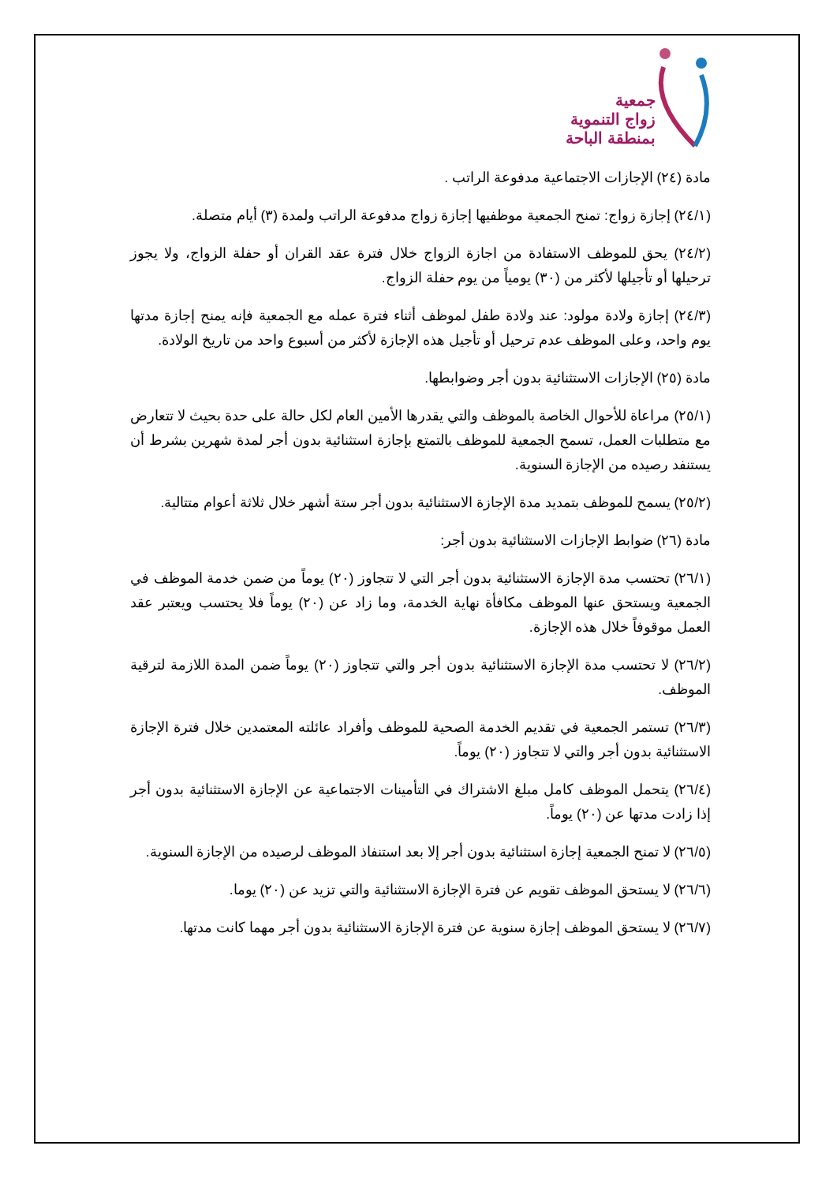جمعية
زواج التنموية
بمنطقة الباحة
مادة (٢٤) الإجازات الاجتماعية مدفوعة الراتب .
(٢٤/١) إجازة زواج: تمنح الجمعية موظفيها إجازة زواج مدفوعة الراتب ولمدة (٣) أيام متصلة.
(٢٤/٢) يحق للموظف الاستفادة من اجازة الزواج خلال فترة عقد القران أو حفلة الزواج، ولا يجوز ترحيلها أو تأجيلها لأكثر من (٣٠) يومياً من يوم حفلة الزواج.
(٢٤/٣) إجازة ولادة مولود: عند ولادة طفل لموظف أثناء فترة عمله مع الجمعية فإنه يمنح إجازة مدتها يوم واحد، وعلى الموظف عدم ترحيل أو تأجيل هذه الإجازة لأكثر من أسبوع واحد من تاريخ الولادة.
مادة (٢٥) الإجازات الاستثنائية بدون أجر وضوابطها.
(٢٥/١) مراعاة للأحوال الخاصة بالموظف والتي يقدرها الأمين العام لكل حالة على حدة بحيث لا تتعارض مع متطلبات العمل، تسمح الجمعية للموظف بالتمتع بإجازة استثنائية بدون أجر لمدة شهرين بشرط أن يستنفد رصيده من الإجازة السنوية.
(٢٥/٢) يسمح للموظف بتمديد مدة الإجازة الاستثنائية بدون أجر ستة أشهر خلال ثلاثة أعوام متتالية.
مادة (٢٦) ضوابط الإجازات الاستثنائية بدون أجر:
(٢٦/١) تحتسب مدة الإجازة الاستثنائية بدون أجر التي لا تتجاوز (٢٠) يوماً من ضمن خدمة الموظف في الجمعية ويستحق عنها الموظف مكافأة نهاية الخدمة، وما زاد عن (٢٠) يوماً فلا يحتسب ويعتبر عقد العمل موقوفاً خلال هذه الإجازة.
(٢٦/٢) لا تحتسب مدة الإجازة الاستثنائية بدون أجر والتي تتجاوز (٢٠) يوماً ضمن المدة اللازمة لترقية الموظف.
(٢٦/٣) تستمر الجمعية في تقديم الخدمة الصحية للموظف وأفراد عائلته المعتمدين خلال فترة الإجازة الاستثنائية بدون أجر والتي لا تتجاوز (٢٠) يوماً.
(٢٦/٤) يتحمل الموظف كامل مبلغ الاشتراك في التأمينات الاجتماعية عن الإجازة الاستثنائية بدون أجر إذا زادت مدتها عن (٢٠) يوماً.
(٢٦/٥) لا تمنح الجمعية إجازة استثنائية بدون أجر إلا بعد استنفاذ الموظف لرصيده من الإجازة السنوية.
(٢٦/٦) لا يستحق الموظف تقويم عن فترة الإجازة الاستثنائية والتي تزيد عن (٢٠) يوما.
(٢٦/٧) لا يستحق الموظف إجازة سنوية عن فترة الإجازة الاستثنائية بدون أجر مهما كانت مدتها.